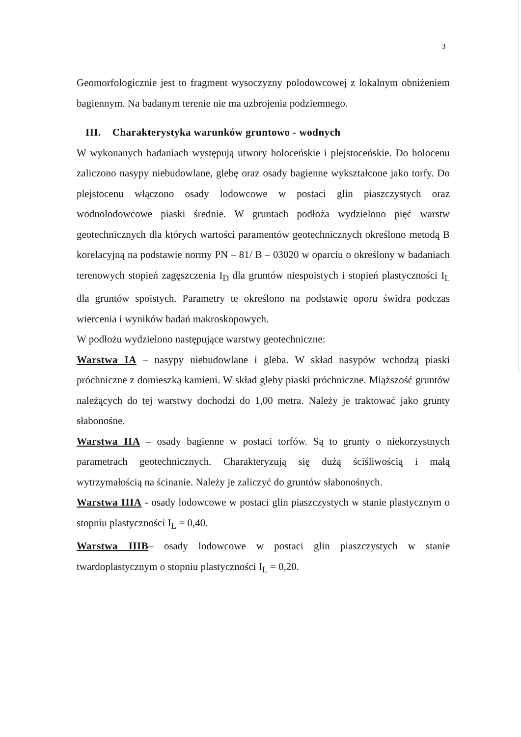3
Geomorfologicznie jest to fragment wysoczyzny polodowcowej z lokalnym obniżeniem bagiennym. Na badanym terenie nie ma uzbrojenia podziemnego.
III. Charakterystyka warunków gruntowo - wodnych
W wykonanych badaniach występują utwory holoceńskie i plejstoceńskie. Do holocenu zaliczono nasypy niebudowlane, glebę oraz osady bagienne wykształcone jako torfy. Do plejstocenu włączono osady lodowcowe w postaci glin piaszczystych oraz wodnolodowcowe piaski średnie. W gruntach podłoża wydzielono pięć warstw geotechnicznych dla których wartości paramentów geotechnicznych określono metodą B korelacyjną na podstawie normy PN – 81/ B – 03020 w oparciu o określony w badaniach terenowych stopień zagęszczenia I<sub>D</sub> dla gruntów niespoistych i stopień plastyczności I<sub>L</sub> dla gruntów spoistych. Parametry te określono na podstawie oporu świdra podczas wiercenia i wyników badań makroskopowych.
W podłożu wydzielono następujące warstwy geotechniczne:
Warstwa IA – nasypy niebudowlane i gleba. W skład nasypów wchodzą piaski próchniczne z domieszką kamieni. W skład gleby piaski próchniczne. Miąższość gruntów należących do tej warstwy dochodzi do 1,00 metra. Należy je traktować jako grunty słabonośne.
Warstwa IIA – osady bagienne w postaci torfów. Są to grunty o niekorzystnych parametrach geotechnicznych. Charakteryzują się dużą ściśliwością i małą wytrzymałością na ścinanie. Należy je zaliczyć do gruntów słabonośnych.
Warstwa IIIA - osady lodowcowe w postaci glin piaszczystych w stanie plastycznym o stopniu plastyczności I<sub>L</sub> = 0,40.
Warstwa IIIB– osady lodowcowe w postaci glin piaszczystych w stanie twardoplastycznym o stopniu plastyczności I<sub>L</sub> = 0,20.